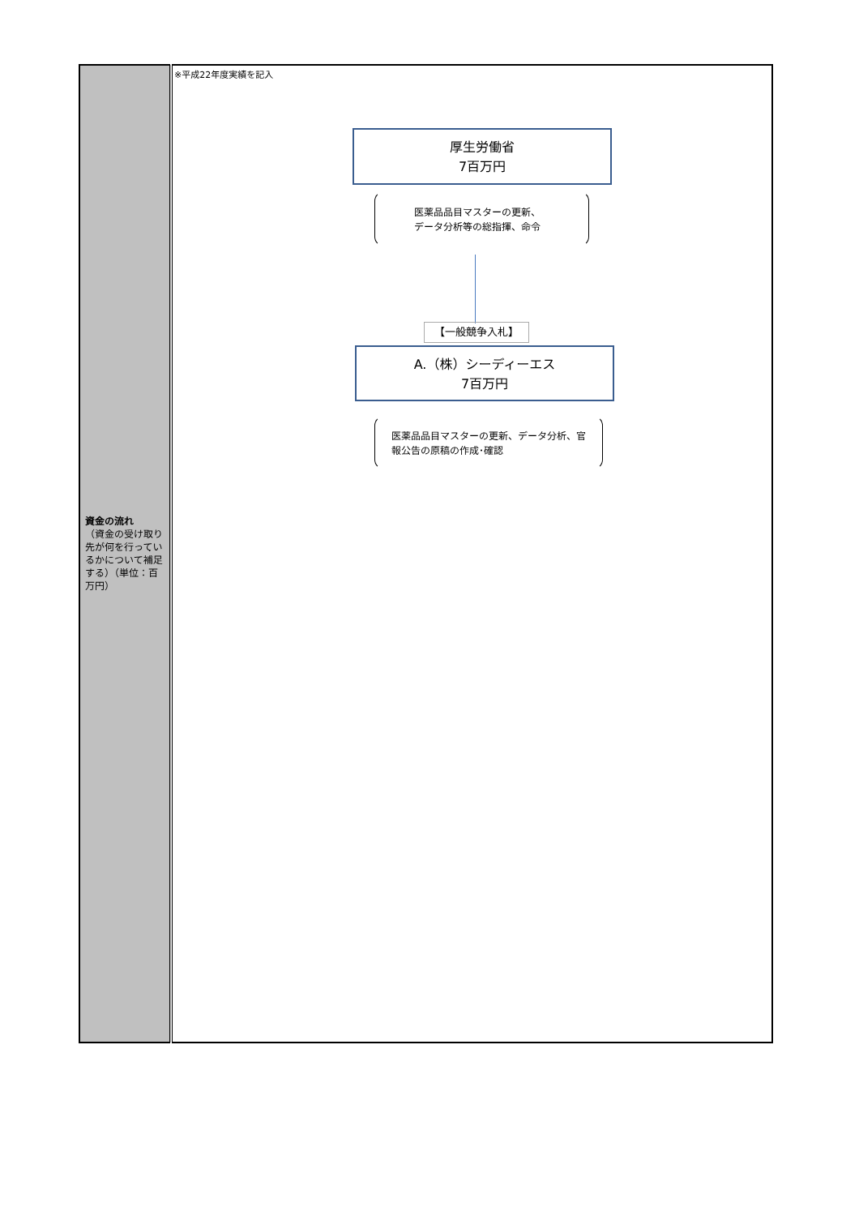| 資金の流れ （資金の受け取り先が何を行っているかについて補足する）（単位：百万円） | ※平成22年度実績を記入 厚生労働省 7百万円 医薬品品目マスターの更新、データ分析等の総指揮、命令 【一般競争入札】 A.（株）シーディーエス 7百万円 医薬品品目マスターの更新、データ分析、官報公告の原稿の作成･確認 |